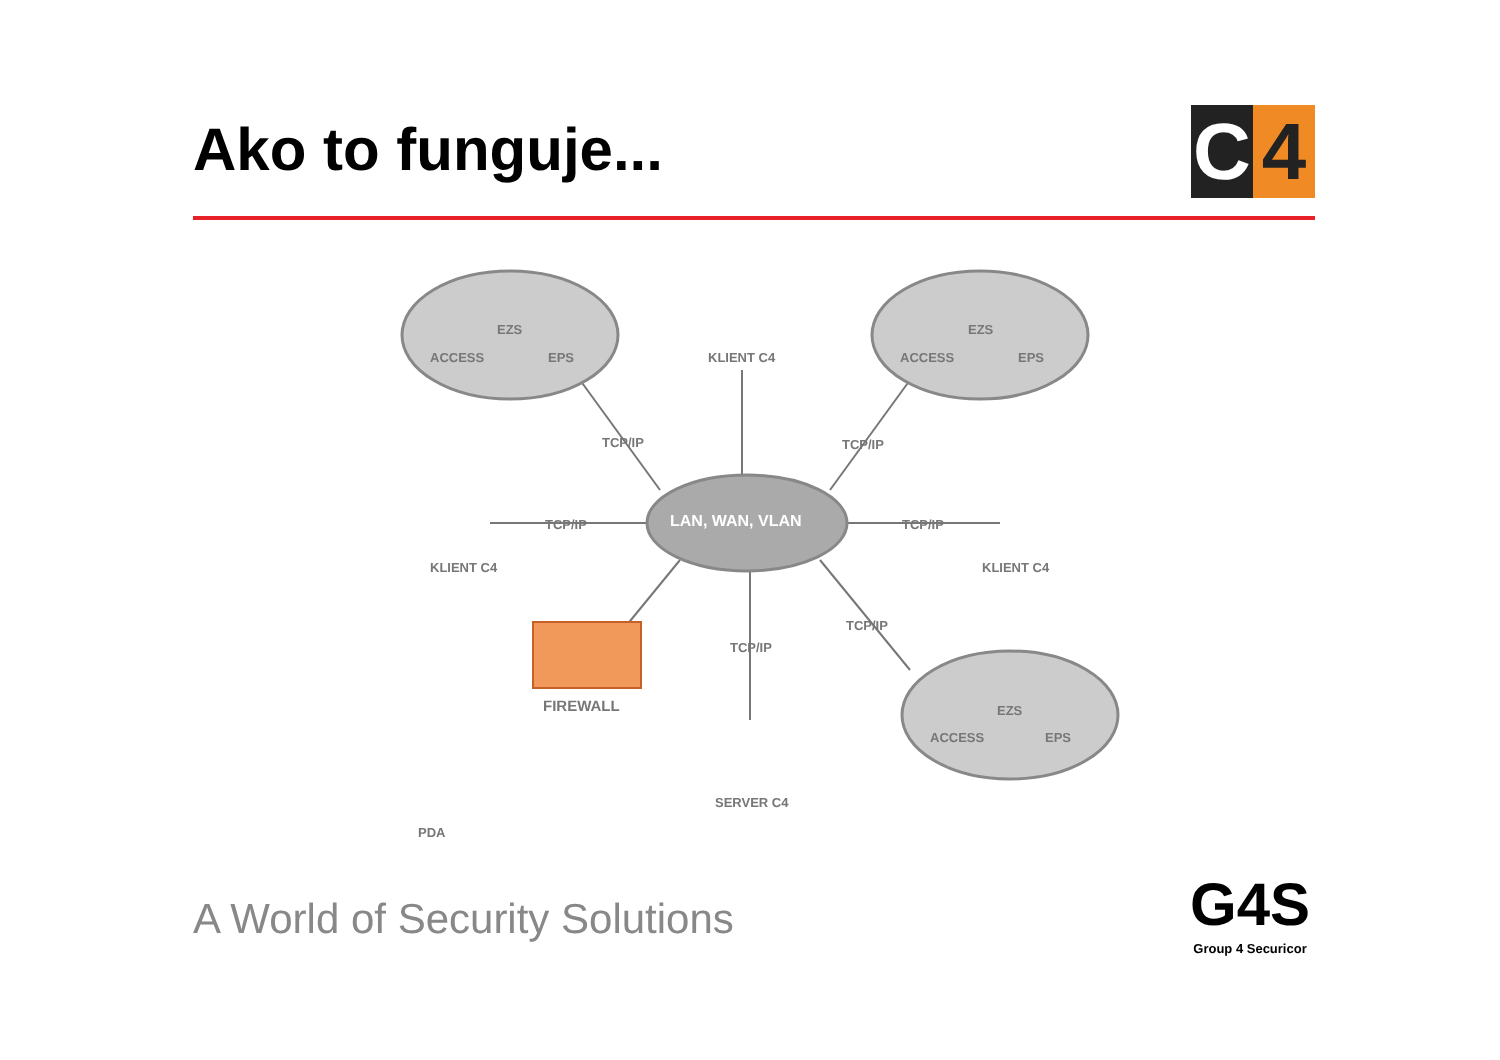Ako to funguje...
C 4
ACCESS
EZS
EPS KLIENT C4 ACCESS
EZS
EPS
TCP/IP TCP/IP
TCP/IP LAN, WAN, VLAN TCP/IP
KLIENT C4 KLIENT C4
TCP/IP
TCP/IP
FIREWALL
ACCESS
EZS
EPS
SERVER C4
PDA
A World of Security Solutions
G4S
Group 4 Securicor